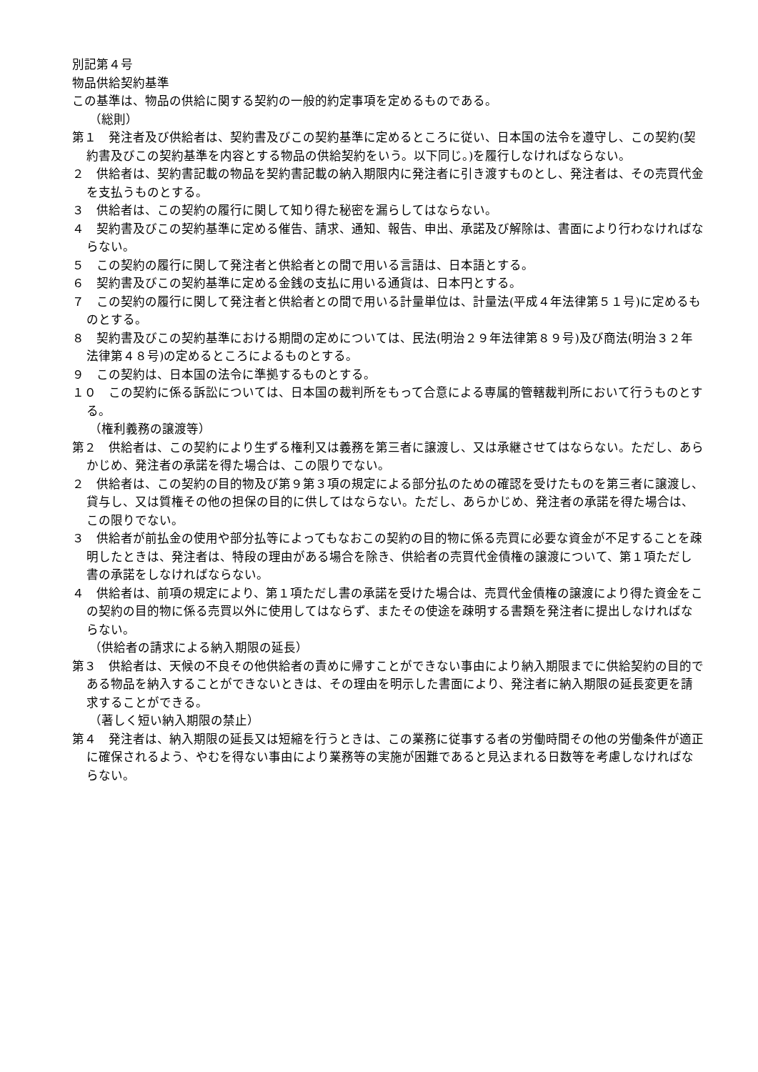別記第４号
物品供給契約基準
この基準は、物品の供給に関する契約の一般的約定事項を定めるものである。
（総則）
第１　発注者及び供給者は、契約書及びこの契約基準に定めるところに従い、日本国の法令を遵守し、この契約(契約書及びこの契約基準を内容とする物品の供給契約をいう。以下同じ。)を履行しなければならない。
２　供給者は、契約書記載の物品を契約書記載の納入期限内に発注者に引き渡すものとし、発注者は、その売買代金を支払うものとする。
３　供給者は、この契約の履行に関して知り得た秘密を漏らしてはならない。
４　契約書及びこの契約基準に定める催告、請求、通知、報告、申出、承諾及び解除は、書面により行わなければならない。
５　この契約の履行に関して発注者と供給者との間で用いる言語は、日本語とする。
６　契約書及びこの契約基準に定める金銭の支払に用いる通貨は、日本円とする。
７　この契約の履行に関して発注者と供給者との間で用いる計量単位は、計量法(平成４年法律第５１号)に定めるものとする。
８　契約書及びこの契約基準における期間の定めについては、民法(明治２９年法律第８９号)及び商法(明治３２年法律第４８号)の定めるところによるものとする。
９　この契約は、日本国の法令に準拠するものとする。
１０　この契約に係る訴訟については、日本国の裁判所をもって合意による専属的管轄裁判所において行うものとする。
（権利義務の譲渡等）
第２　供給者は、この契約により生ずる権利又は義務を第三者に譲渡し、又は承継させてはならない。ただし、あらかじめ、発注者の承諾を得た場合は、この限りでない。
２　供給者は、この契約の目的物及び第９第３項の規定による部分払のための確認を受けたものを第三者に譲渡し、貸与し、又は質権その他の担保の目的に供してはならない。ただし、あらかじめ、発注者の承諾を得た場合は、この限りでない。
３　供給者が前払金の使用や部分払等によってもなおこの契約の目的物に係る売買に必要な資金が不足することを疎明したときは、発注者は、特段の理由がある場合を除き、供給者の売買代金債権の譲渡について、第１項ただし書の承諾をしなければならない。
４　供給者は、前項の規定により、第１項ただし書の承諾を受けた場合は、売買代金債権の譲渡により得た資金をこの契約の目的物に係る売買以外に使用してはならず、またその使途を疎明する書類を発注者に提出しなければならない。
（供給者の請求による納入期限の延長）
第３　供給者は、天候の不良その他供給者の責めに帰すことができない事由により納入期限までに供給契約の目的である物品を納入することができないときは、その理由を明示した書面により、発注者に納入期限の延長変更を請求することができる。
（著しく短い納入期限の禁止）
第４　発注者は、納入期限の延長又は短縮を行うときは、この業務に従事する者の労働時間その他の労働条件が適正に確保されるよう、やむを得ない事由により業務等の実施が困難であると見込まれる日数等を考慮しなければならない。